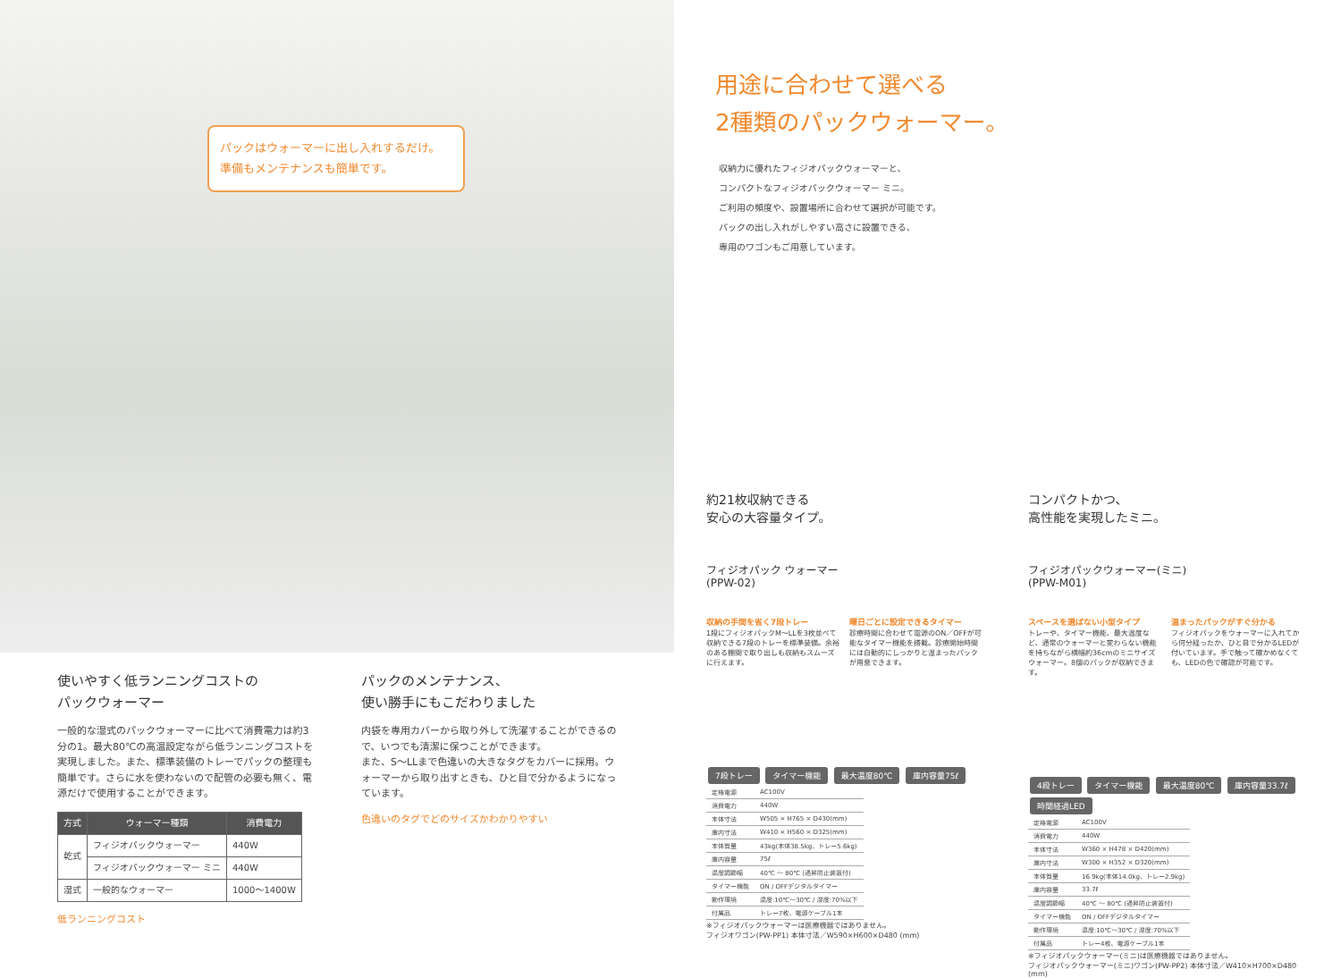パックはウォーマーに出し入れするだけ。
準備もメンテナンスも簡単です。
使いやすく低ランニングコストの
パックウォーマー
一般的な湿式のパックウォーマーに比べて消費電力は約3分の1。最大80℃の高温設定ながら低ランニングコストを実現しました。また、標準装備のトレーでパックの整理も簡単です。さらに水を使わないので配管の必要も無く、電源だけで使用することができます。
| 方式 | ウォーマー種類 | 消費電力 |
| --- | --- | --- |
| 乾式 | フィジオパックウォーマー | 440W |
| | フィジオパックウォーマー ミニ | 440W |
| 湿式 | 一般的なウォーマー | 1000～1400W |
低ランニングコスト
パックのメンテナンス、
使い勝手にもこだわりました
内袋を専用カバーから取り外して洗濯することができるので、いつでも清潔に保つことができます。
また、S～LLまで色違いの大きなタグをカバーに採用。ウォーマーから取り出すときも、ひと目で分かるようになっています。
色違いのタグでどのサイズかわかりやすい
用途に合わせて選べる
2種類のパックウォーマー。
収納力に優れたフィジオパックウォーマーと、
コンパクトなフィジオパックウォーマー ミニ。
ご利用の頻度や、設置場所に合わせて選択が可能です。
パックの出し入れがしやすい高さに設置できる、
専用のワゴンもご用意しています。
約21枚収納できる
安心の大容量タイプ。
フィジオパック ウォーマー
(PPW-02)
収納の手間を省く7段トレー
1段にフィジオパックM～LLを3枚並べて収納できる7段のトレーを標準装備。余裕のある棚間で取り出しも収納もスムーズに行えます。
曜日ごとに設定できるタイマー
診療時間に合わせて電源のON／OFFが可能なタイマー機能を搭載。診療開始時間には自動的にしっかりと温まったパックが用意できます。
7段トレー タイマー機能 最大温度80℃ 庫内容量75ℓ
| 定格電源 | AC100V |
| 消費電力 | 440W |
| 本体寸法 | W505 × H765 × D430(mm) |
| 庫内寸法 | W410 × H560 × D325(mm) |
| 本体質量 | 43kg(本体38.5kg、トレー5.6kg) |
| 庫内容量 | 75ℓ |
| 温度調節幅 | 40℃ ～ 80℃ (過昇防止装置付) |
| タイマー機能 | ON / OFFデジタルタイマー |
| 動作環境 | 温度:10℃～30℃ / 湿度:70%以下 |
| 付属品 | トレー7枚、電源ケーブル1本 |
※フィジオパックウォーマーは医療機器ではありません。
フィジオワゴン(PW-PP1) 本体寸法／W590×H600×D480 (mm)
コンパクトかつ、
高性能を実現したミニ。
フィジオパックウォーマー(ミニ)
(PPW-M01)
スペースを選ばない小型タイプ
トレーや、タイマー機能、最大温度など、通常のウォーマーと変わらない機能を持ちながら横幅約36cmのミニサイズウォーマー。8個のパックが収納できます。
温まったパックがすぐ分かる
フィジオパックをウォーマーに入れてから何分経ったか、ひと目で分かるLEDが付いています。手で触って確かめなくても、LEDの色で確認が可能です。
4段トレー タイマー機能 最大温度80℃ 庫内容量33.7ℓ 時間経過LED
| 定格電源 | AC100V |
| 消費電力 | 440W |
| 本体寸法 | W360 × H478 × D420(mm) |
| 庫内寸法 | W300 × H352 × D320(mm) |
| 本体質量 | 16.9kg(本体14.0kg、トレー2.9kg) |
| 庫内容量 | 33.7ℓ |
| 温度調節幅 | 40℃ ～ 80℃ (過昇防止装置付) |
| タイマー機能 | ON / OFFデジタルタイマー |
| 動作環境 | 温度:10℃～30℃ / 湿度:70%以下 |
| 付属品 | トレー4枚、電源ケーブル1本 |
※フィジオパックウォーマー(ミニ)は医療機器ではありません。
フィジオパックウォーマー(ミニ)ワゴン(PW-PP2) 本体寸法／W410×H700×D480 (mm)